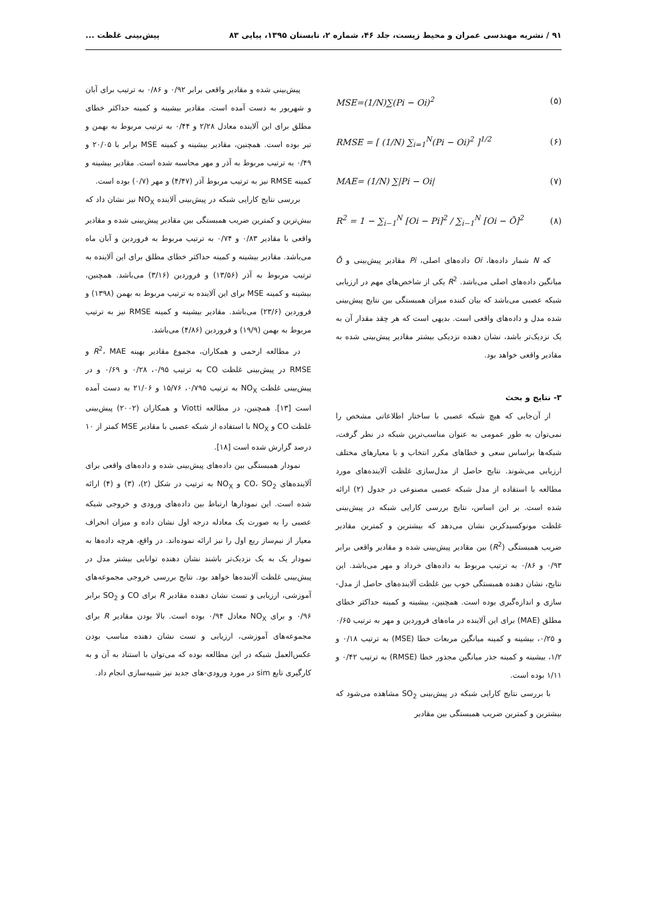۹۱ / نشریه مهندسی عمران و محیط زیست، جلد ۴۶، شماره ۲، تابستان ۱۳۹۵، پیاپی ۸۳ پیش‌بینی غلظت ...
MSE=(1/N)∑(Pi − Oi)<sup>2</sup> (۵)
RMSE = [ (1/N) ∑<sub>i=1</sub><sup>N</sup>(Pi − Oi)<sup>2</sup> ]<sup>1/2</sup> (۶)
MAE= (1/N) ∑|Pi − Oi| (۷)
R<sup>2</sup> = 1 − ∑<sub>i−1</sub><sup>N</sup> [Oi − Pi]<sup>2</sup> / ∑<sub>i−1</sub><sup>N</sup> [Oi − Ō]<sup>2</sup> (۸)
که N شمار داده‌ها، Oi داده‌های اصلی، Pi مقادیر پیش‌بینی و Ō میانگین داده‌های اصلی می‌باشد. R<sup>2</sup> یکی از شاخص‌های مهم در ارزیابی شبکه عصبی می‌باشد که بیان کننده میزان همبستگی بین نتایج پیش‌بینی شده مدل و داده‌های واقعی است. بدیهی است که هر چقد مقدار آن به یک نزدیک‌تر باشد، نشان دهنده نزدیکی بیشتر مقادیر پیش‌بینی شده به مقادیر واقعی خواهد بود.
۳- نتایج و بحث
از آن‌جایی که هیچ شبکه عصبی با ساختار اطلاعاتی مشخص را نمی‌توان به طور عمومی به عنوان مناسب‌ترین شبکه در نظر گرفت، شبکه‌ها براساس سعی و خطاهای مکرر انتخاب و با معیارهای مختلف ارزیابی می‌شوند. نتایج حاصل از مدل‌سازی غلظت آلاینده‌های مورد مطالعه با استفاده از مدل شبکه عصبی مصنوعی در جدول (۲) ارائه شده است. بر این اساس، نتایج بررسی کارایی شبکه در پیش‌بینی غلظت مونوکسیدکربن نشان می‌دهد که بیشترین و کمترین مقادیر ضریب همبستگی (R<sup>2</sup>) بین مقادیر پیش‌بینی شده و مقادیر واقعی برابر ۰/۹۳ و ۰/۸۶ به ترتیب مربوط به داده‌های خرداد و مهر می‌باشد. این نتایج، نشان دهنده همبستگی خوب بین غلظت آلاینده‌های حاصل از مدل-سازی و اندازه‌گیری بوده است. همچنین، بیشینه و کمینه حداکثر خطای مطلق (MAE) برای این آلاینده در ماه‌های فروردین و مهر به ترتیب ۰/۶۵ و ۰/۲۵، بیشینه و کمینه میانگین مربعات خطا (MSE) به ترتیب ۰/۱۸ و ۱/۲، بیشینه و کمینه جذر میانگین مجذور خطا (RMSE) به ترتیب ۰/۴۲ و ۱/۱۱ بوده است.
با بررسی نتایج کارایی شبکه در پیش‌بینی SO<sub>2</sub> مشاهده می‌شود که بیشترین و کمترین ضریب همبستگی بین مقادیر
پیش‌بینی شده و مقادیر واقعی برابر ۰/۹۲ و ۰/۸۶ به ترتیب برای آبان و شهریور به دست آمده است. مقادیر بیشینه و کمینه حداکثر خطای مطلق برای این آلاینده معادل ۲/۲۸ و ۰/۴۴ به ترتیب مربوط به بهمن و تیر بوده است. همچنین، مقادیر بیشینه و کمینه MSE برابر با ۲۰/۰۵ و ۰/۴۹ به ترتیب مربوط به آذر و مهر محاسبه شده است. مقادیر بیشینه و کمینه RMSE نیز به ترتیب مربوط آذر (۴/۴۷) و مهر (۰/۷) بوده است.
بررسی نتایج کارایی شبکه در پیش‌بینی آلاینده NO<sub>X</sub> نیز نشان داد که بیش‌ترین و کمترین ضریب همبستگی بین مقادیر پیش‌بینی شده و مقادیر واقعی با مقادیر ۰/۸۳ و ۰/۷۴ به ترتیب مربوط به فروردین و آبان ماه می‌باشد. مقادیر بیشینه و کمینه حداکثر خطای مطلق برای این آلاینده به ترتیب مربوط به آذر (۱۳/۵۶) و فروردین (۳/۱۶) می‌باشد. همچنین، بیشینه و کمینه MSE برای این آلاینده به ترتیب مربوط به بهمن (۱۳۹۸) و فروردین (۲۳/۶) می‌باشد. مقادیر بیشینه و کمینه RMSE نیز به ترتیب مربوط به بهمن (۱۹/۹) و فروردین (۴/۸۶) می‌باشد.
در مطالعه ارحمی و همکاران، مجموع مقادیر بهینه R<sup>2</sup>، MAE و RMSE در پیش‌بینی غلظت CO به ترتیب ۰/۹۵، ۰/۲۸ و ۰/۶۹ و در پیش‌بینی غلظت NO<sub>X</sub> به ترتیب ۰/۷۹۵، ۱۵/۷۶ و ۲۱/۰۶ به دست آمده است [۱۳]. همچنین، در مطالعه Viotti و همکاران (۲۰۰۲) پیش‌بینی غلظت CO و NO<sub>X</sub> با استفاده از شبکه عصبی با مقادیر MSE کمتر از ۱۰ درصد گزارش شده است [۱۸].
نمودار همبستگی بین داده‌های پیش‌بینی شده و داده‌های واقعی برای آلاینده‌های CO، SO<sub>2</sub> و NO<sub>X</sub> به ترتیب در شکل (۲)، (۳) و (۴) ارائه شده است. این نمودارها ارتباط بین داده‌های ورودی و خروجی شبکه عصبی را به صورت یک معادله درجه اول نشان داده و میزان انحراف معیار از نیم‌ساز ربع اول را نیز ارائه نموده‌اند. در واقع، هرچه داده‌ها به نمودار یک به یک نزدیک‌تر باشند نشان دهنده توانایی بیشتر مدل در پیش‌بینی غلظت آلاینده‌ها خواهد بود. نتایج بررسی خروجی مجموعه‌های آموزشی، ارزیابی و تست نشان دهنده مقادیر R برای CO و SO<sub>2</sub> برابر ۰/۹۶ و برای NO<sub>X</sub> معادل ۰/۹۴ بوده است. بالا بودن مقادیر R برای مجموعه‌های آموزشی، ارزیابی و تست نشان دهنده مناسب بودن عکس‌العمل شبکه در این مطالعه بوده که می‌توان با استناد به آن و به کارگیری تابع sim در مورد ورودی-های جدید نیز شبیه‌سازی انجام داد.